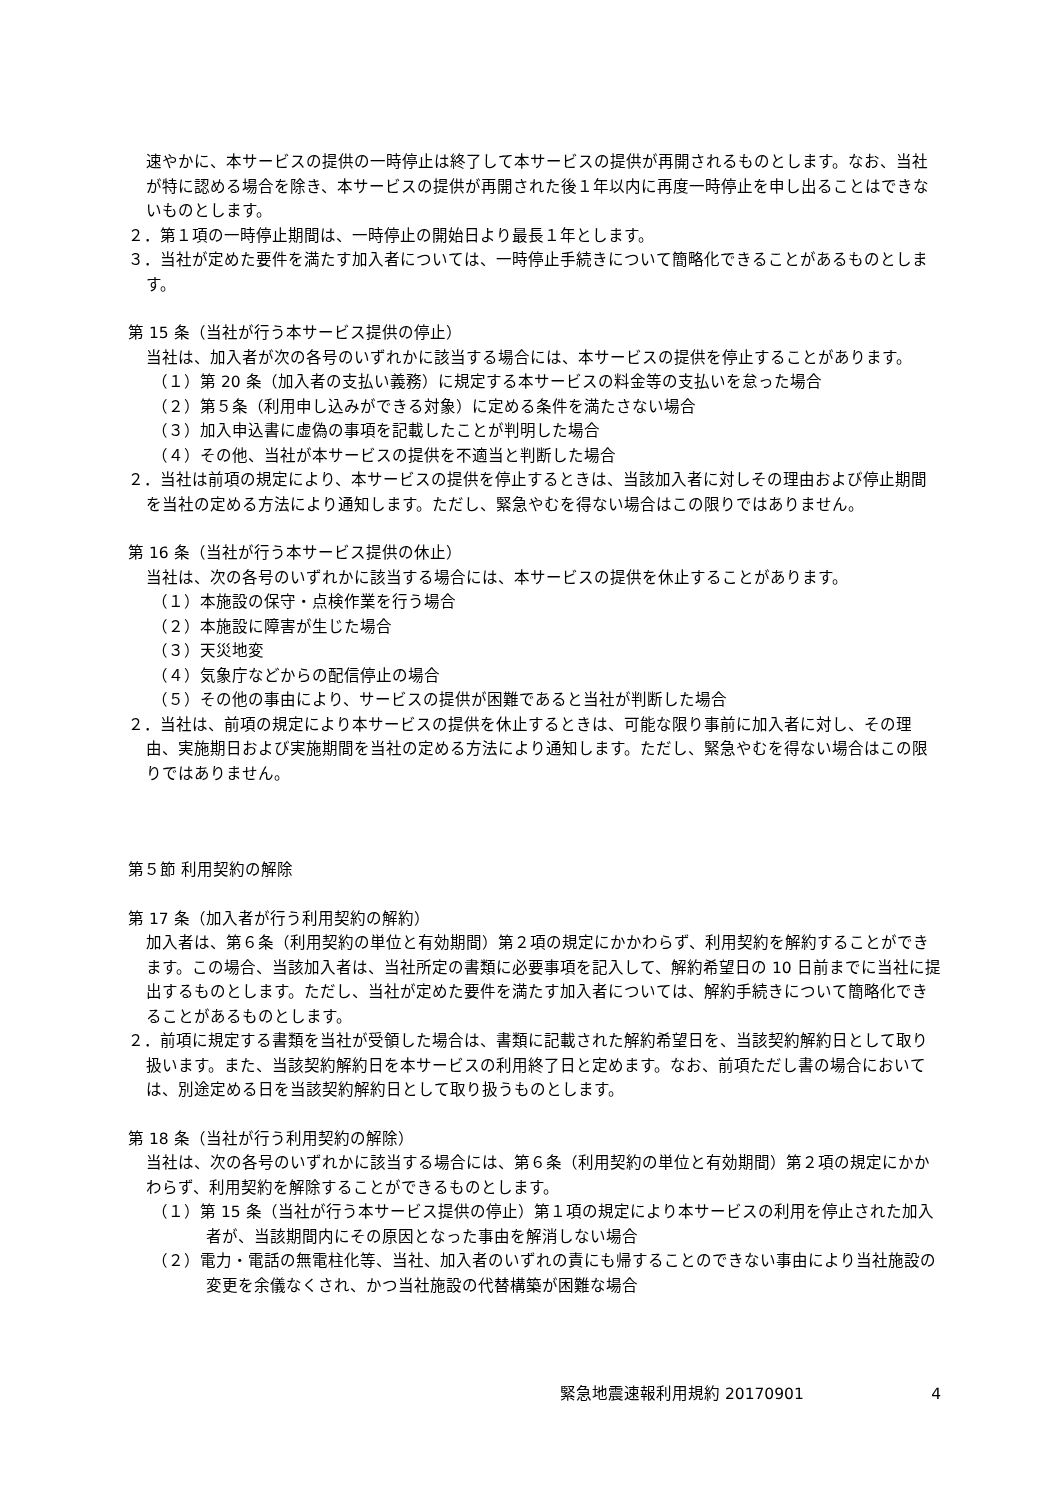速やかに、本サービスの提供の一時停止は終了して本サービスの提供が再開されるものとします。なお、当社が特に認める場合を除き、本サービスの提供が再開された後１年以内に再度一時停止を申し出ることはできないものとします。
２．第１項の一時停止期間は、一時停止の開始日より最長１年とします。
３．当社が定めた要件を満たす加入者については、一時停止手続きについて簡略化できることがあるものとします。
第 15 条（当社が行う本サービス提供の停止）
当社は、加入者が次の各号のいずれかに該当する場合には、本サービスの提供を停止することがあります。
（１）第 20 条（加入者の支払い義務）に規定する本サービスの料金等の支払いを怠った場合
（２）第５条（利用申し込みができる対象）に定める条件を満たさない場合
（３）加入申込書に虚偽の事項を記載したことが判明した場合
（４）その他、当社が本サービスの提供を不適当と判断した場合
２．当社は前項の規定により、本サービスの提供を停止するときは、当該加入者に対しその理由および停止期間を当社の定める方法により通知します。ただし、緊急やむを得ない場合はこの限りではありません。
第 16 条（当社が行う本サービス提供の休止）
当社は、次の各号のいずれかに該当する場合には、本サービスの提供を休止することがあります。
（１）本施設の保守・点検作業を行う場合
（２）本施設に障害が生じた場合
（３）天災地変
（４）気象庁などからの配信停止の場合
（５）その他の事由により、サービスの提供が困難であると当社が判断した場合
２．当社は、前項の規定により本サービスの提供を休止するときは、可能な限り事前に加入者に対し、その理由、実施期日および実施期間を当社の定める方法により通知します。ただし、緊急やむを得ない場合はこの限りではありません。
第５節 利用契約の解除
第 17 条（加入者が行う利用契約の解約）
加入者は、第６条（利用契約の単位と有効期間）第２項の規定にかかわらず、利用契約を解約することができます。この場合、当該加入者は、当社所定の書類に必要事項を記入して、解約希望日の 10 日前までに当社に提出するものとします。ただし、当社が定めた要件を満たす加入者については、解約手続きについて簡略化できることがあるものとします。
２．前項に規定する書類を当社が受領した場合は、書類に記載された解約希望日を、当該契約解約日として取り扱います。また、当該契約解約日を本サービスの利用終了日と定めます。なお、前項ただし書の場合においては、別途定める日を当該契約解約日として取り扱うものとします。
第 18 条（当社が行う利用契約の解除）
当社は、次の各号のいずれかに該当する場合には、第６条（利用契約の単位と有効期間）第２項の規定にかかわらず、利用契約を解除することができるものとします。
（１）第 15 条（当社が行う本サービス提供の停止）第１項の規定により本サービスの利用を停止された加入者が、当該期間内にその原因となった事由を解消しない場合
（２）電力・電話の無電柱化等、当社、加入者のいずれの責にも帰することのできない事由により当社施設の変更を余儀なくされ、かつ当社施設の代替構築が困難な場合
緊急地震速報利用規約 20170901 4